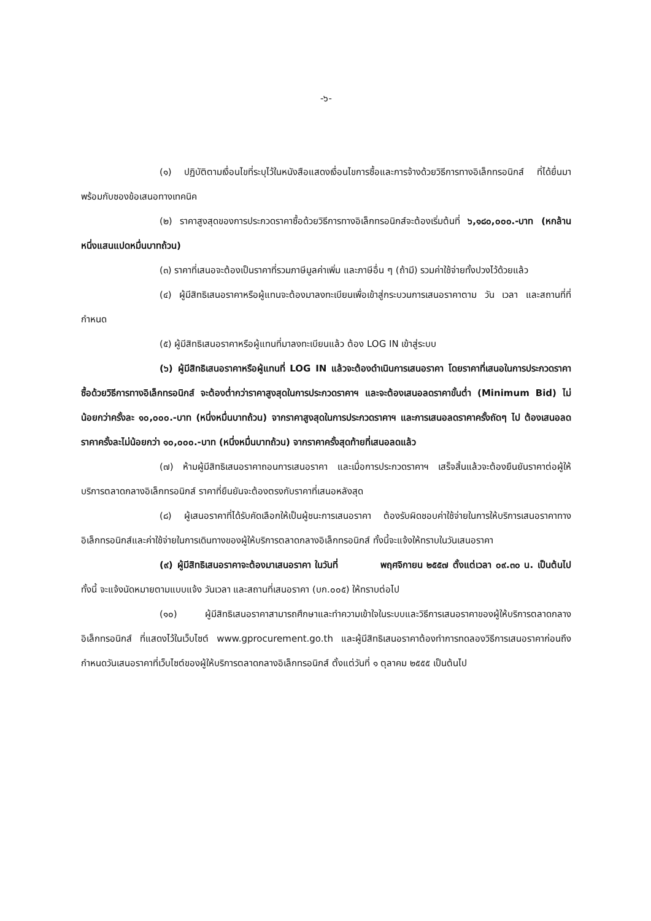-๖-
(๑) ปฏิบัติตามเงื่อนไขที่ระบุไว้ในหนังสือแสดงเงื่อนไขการซื้อและการจ้างด้วยวิธีการทางอิเล็กทรอนิกส์ ที่ได้ยื่นมาพร้อมกับซองข้อเสนอทางเทคนิค
(๒) ราคาสูงสุดของการประกวดราคาซื้อด้วยวิธีการทางอิเล็กทรอนิกส์จะต้องเริ่มต้นที่ ๖,๑๘๐,๐๐๐.-บาท (หกล้านหนึ่งแสนแปดหมื่นบาทถ้วน)
(๓) ราคาที่เสนอจะต้องเป็นราคาที่รวมภาษีมูลค่าเพิ่ม และภาษีอื่น ๆ (ถ้ามี) รวมค่าใช้จ่ายทั้งปวงไว้ด้วยแล้ว
(๔) ผู้มีสิทธิเสนอราคาหรือผู้แทนจะต้องมาลงทะเบียนเพื่อเข้าสู่กระบวนการเสนอราคาตาม วัน เวลา และสถานที่ที่กำหนด
(๕) ผู้มีสิทธิเสนอราคาหรือผู้แทนที่มาลงทะเบียนแล้ว ต้อง LOG IN เข้าสู่ระบบ
(๖) ผู้มีสิทธิเสนอราคาหรือผู้แทนที่ LOG IN แล้วจะต้องดำเนินการเสนอราคา โดยราคาที่เสนอในการประกวดราคาซื้อด้วยวิธีการทางอิเล็กทรอนิกส์ จะต้องต่ำกว่าราคาสูงสุดในการประกวดราคาฯ และจะต้องเสนอลดราคาขั้นต่ำ (Minimum Bid) ไม่น้อยกว่าครั้งละ ๑๐,๐๐๐.-บาท (หนึ่งหมื่นบาทถ้วน) จากราคาสูงสุดในการประกวดราคาฯ และการเสนอลดราคาครั้งถัดๆ ไป ต้องเสนอลดราคาครั้งละไม่น้อยกว่า ๑๐,๐๐๐.-บาท (หนึ่งหมื่นบาทถ้วน) จากราคาครั้งสุดท้ายที่เสนอลดแล้ว
(๗) ห้ามผู้มีสิทธิเสนอราคาถอนการเสนอราคา และเมื่อการประกวดราคาฯ เสร็จสิ้นแล้วจะต้องยืนยันราคาต่อผู้ให้บริการตลาดกลางอิเล็กทรอนิกส์ ราคาที่ยืนยันจะต้องตรงกับราคาที่เสนอหลังสุด
(๘) ผู้เสนอราคาที่ได้รับคัดเลือกให้เป็นผู้ชนะการเสนอราคา ต้องรับผิดชอบค่าใช้จ่ายในการให้บริการเสนอราคาทางอิเล็กทรอนิกส์และค่าใช้จ่ายในการเดินทางของผู้ให้บริการตลาดกลางอิเล็กทรอนิกส์ ทั้งนี้จะแจ้งให้ทราบในวันเสนอราคา
(๙) ผู้มีสิทธิเสนอราคาจะต้องมาเสนอราคา ในวันที่ พฤศจิกายน ๒๕๕๗ ตั้งแต่เวลา ๐๙.๓๐ น. เป็นต้นไป ทั้งนี้ จะแจ้งนัดหมายตามแบบแจ้ง วันเวลา และสถานที่เสนอราคา (บก.๐๐๕) ให้ทราบต่อไป
(๑๐) ผู้มีสิทธิเสนอราคาสามารถศึกษาและทำความเข้าใจในระบบและวิธีการเสนอราคาของผู้ให้บริการตลาดกลางอิเล็กทรอนิกส์ ที่แสดงไว้ในเว็บไซต์ www.gprocurement.go.th และผู้มีสิทธิเสนอราคาต้องทำการทดลองวิธีการเสนอราคาก่อนถึงกำหนดวันเสนอราคาที่เว็บไซต์ของผู้ให้บริการตลาดกลางอิเล็กทรอนิกส์ ตั้งแต่วันที่ ๑ ตุลาคม ๒๕๕๕ เป็นต้นไป